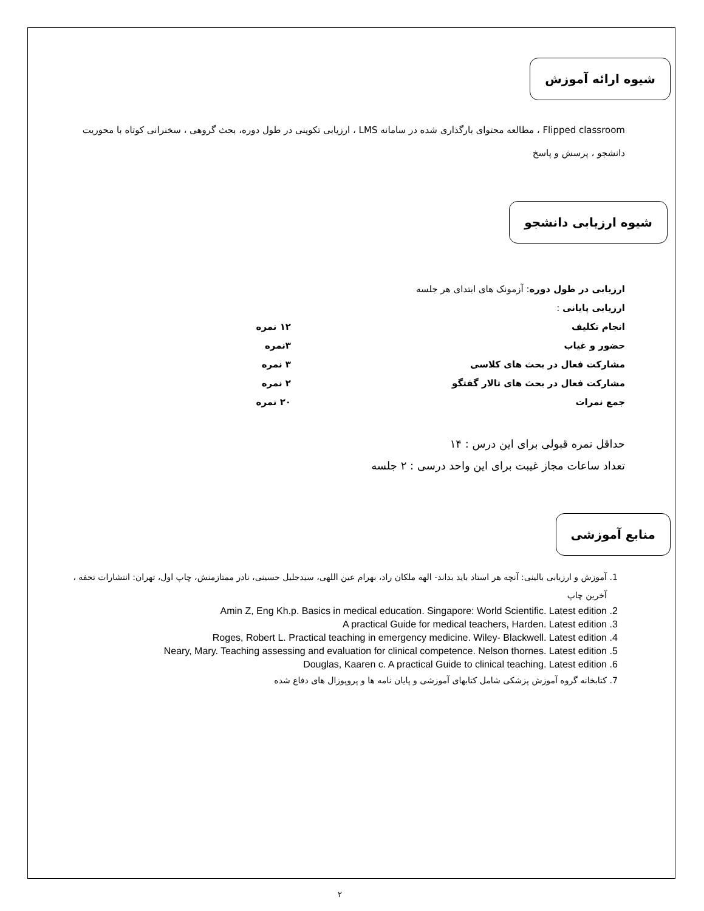شیوه ارائه آموزش
Flipped classroom ، مطالعه محتوای بارگذاری شده در سامانه LMS ، ارزیابی تکوینی در طول دوره، بحث گروهی ، سخنرانی کوتاه با محوریت دانشجو ، پرسش و پاسخ
شیوه ارزیابی دانشجو
ارزیابی در طول دوره: آزمونک های ابتدای هر جلسه
ارزیابی پایانی :
انجام تکلیف ۱۲ نمره
حضور و غیاب ۳نمره
مشارکت فعال در بحث های کلاسی ۳ نمره
مشارکت فعال در بحث های تالار گفتگو ۲ نمره
جمع نمرات ۲۰ نمره
حداقل نمره قبولی برای این درس : ۱۴
تعداد ساعات مجاز غیبت برای این واحد درسی : ۲ جلسه
منابع آموزشی
1. آموزش و ارزیابی بالینی: آنچه هر استاد باید بداند- الهه ملکان راد، بهرام عین اللهی، سیدجلیل حسینی، نادر ممتازمنش، چاپ اول، تهران: انتشارات تحفه ، آخرین چاپ
2. Amin Z, Eng Kh.p. Basics in medical education. Singapore: World Scientific. Latest edition
3. A practical Guide for medical teachers, Harden. Latest edition
4. Roges, Robert L. Practical teaching in emergency medicine. Wiley- Blackwell. Latest edition
5. Neary, Mary. Teaching assessing and evaluation for clinical competence. Nelson thornes. Latest edition
6. Douglas, Kaaren c. A practical Guide to clinical teaching. Latest edition
7. کتابخانه گروه آموزش پزشکی شامل کتابهای آموزشی و پایان نامه ها و پروپوزال های دفاع شده
۲